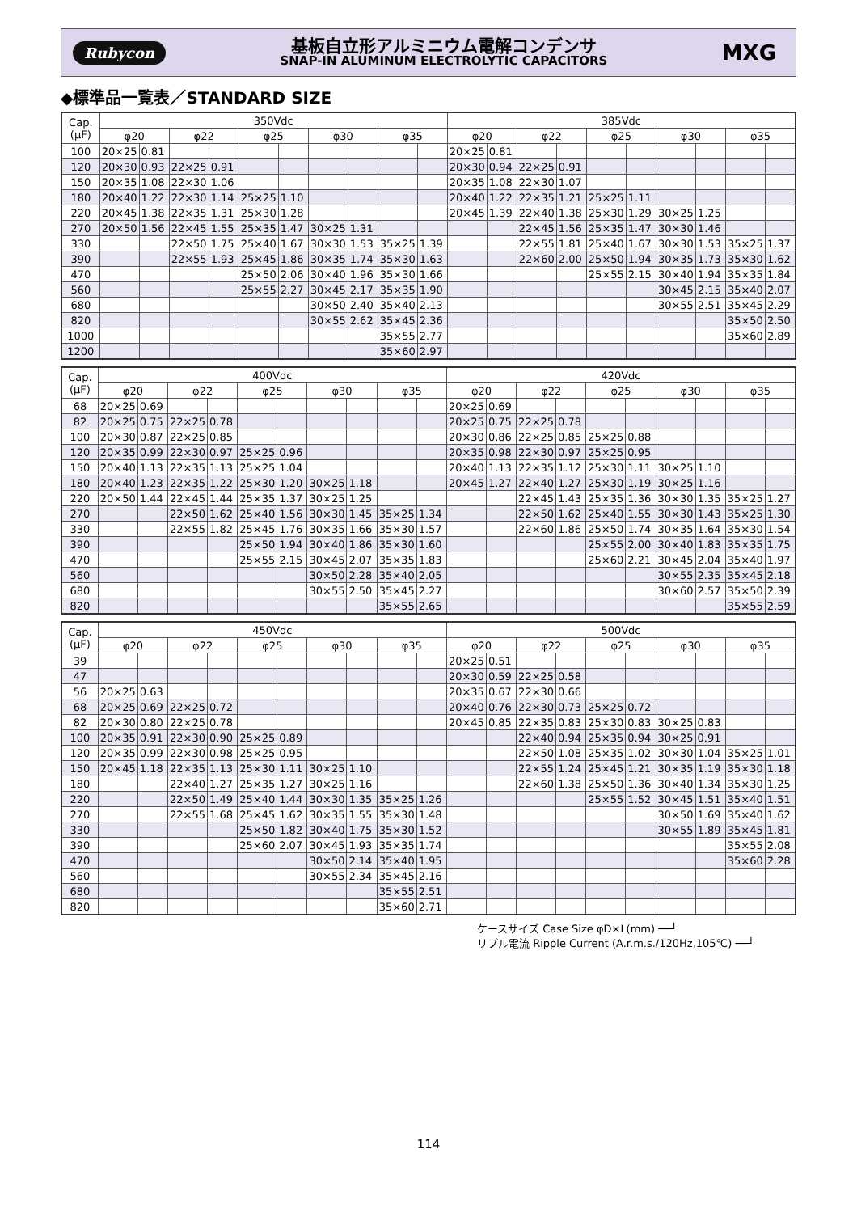Rubycon
基板自立形アルミニウム電解コンデンサ
SNAP-IN ALUMINUM ELECTROLYTIC CAPACITORS
MXG
◆標準品一覧表／STANDARD SIZE
| Cap. (μF) | 350Vdc | | | | | | | | | | 385Vdc | | | | | | | | | |
| --- | --- | --- | --- | --- | --- | --- | --- | --- | --- | --- | --- | --- | --- | --- | --- | --- | --- | --- | --- | --- |
| | φ20 | | φ22 | | φ25 | | φ30 | | φ35 | | φ20 | | φ22 | | φ25 | | φ30 | | φ35 | |
| 100 | 20×25 | 0.81 | | | | | | | | | 20×25 | 0.81 | | | | | | | | |
| 120 | 20×30 | 0.93 | 22×25 | 0.91 | | | | | | | 20×30 | 0.94 | 22×25 | 0.91 | | | | | | |
| 150 | 20×35 | 1.08 | 22×30 | 1.06 | | | | | | | 20×35 | 1.08 | 22×30 | 1.07 | | | | | | |
| 180 | 20×40 | 1.22 | 22×30 | 1.14 | 25×25 | 1.10 | | | | | 20×40 | 1.22 | 22×35 | 1.21 | 25×25 | 1.11 | | | | |
| 220 | 20×45 | 1.38 | 22×35 | 1.31 | 25×30 | 1.28 | | | | | 20×45 | 1.39 | 22×40 | 1.38 | 25×30 | 1.29 | 30×25 | 1.25 | | |
| 270 | 20×50 | 1.56 | 22×45 | 1.55 | 25×35 | 1.47 | 30×25 | 1.31 | | | | | 22×45 | 1.56 | 25×35 | 1.47 | 30×30 | 1.46 | | |
| 330 | | | 22×50 | 1.75 | 25×40 | 1.67 | 30×30 | 1.53 | 35×25 | 1.39 | | | 22×55 | 1.81 | 25×40 | 1.67 | 30×30 | 1.53 | 35×25 | 1.37 |
| 390 | | | 22×55 | 1.93 | 25×45 | 1.86 | 30×35 | 1.74 | 35×30 | 1.63 | | | 22×60 | 2.00 | 25×50 | 1.94 | 30×35 | 1.73 | 35×30 | 1.62 |
| 470 | | | | | 25×50 | 2.06 | 30×40 | 1.96 | 35×30 | 1.66 | | | | | 25×55 | 2.15 | 30×40 | 1.94 | 35×35 | 1.84 |
| 560 | | | | | 25×55 | 2.27 | 30×45 | 2.17 | 35×35 | 1.90 | | | | | | | 30×45 | 2.15 | 35×40 | 2.07 |
| 680 | | | | | | | 30×50 | 2.40 | 35×40 | 2.13 | | | | | | | 30×55 | 2.51 | 35×45 | 2.29 |
| 820 | | | | | | | 30×55 | 2.62 | 35×45 | 2.36 | | | | | | | | | 35×50 | 2.50 |
| 1000 | | | | | | | | | 35×55 | 2.77 | | | | | | | | | 35×60 | 2.89 |
| 1200 | | | | | | | | | 35×60 | 2.97 | | | | | | | | | | |
| Cap. (μF) | 400Vdc | | | | | | | | | | 420Vdc | | | | | | | | | |
| --- | --- | --- | --- | --- | --- | --- | --- | --- | --- | --- | --- | --- | --- | --- | --- | --- | --- | --- | --- | --- |
| | φ20 | | φ22 | | φ25 | | φ30 | | φ35 | | φ20 | | φ22 | | φ25 | | φ30 | | φ35 | |
| 68 | 20×25 | 0.69 | | | | | | | | | 20×25 | 0.69 | | | | | | | | |
| 82 | 20×25 | 0.75 | 22×25 | 0.78 | | | | | | | 20×25 | 0.75 | 22×25 | 0.78 | | | | | | |
| 100 | 20×30 | 0.87 | 22×25 | 0.85 | | | | | | | 20×30 | 0.86 | 22×25 | 0.85 | 25×25 | 0.88 | | | | |
| 120 | 20×35 | 0.99 | 22×30 | 0.97 | 25×25 | 0.96 | | | | | 20×35 | 0.98 | 22×30 | 0.97 | 25×25 | 0.95 | | | | |
| 150 | 20×40 | 1.13 | 22×35 | 1.13 | 25×25 | 1.04 | | | | | 20×40 | 1.13 | 22×35 | 1.12 | 25×30 | 1.11 | 30×25 | 1.10 | | |
| 180 | 20×40 | 1.23 | 22×35 | 1.22 | 25×30 | 1.20 | 30×25 | 1.18 | | | 20×45 | 1.27 | 22×40 | 1.27 | 25×30 | 1.19 | 30×25 | 1.16 | | |
| 220 | 20×50 | 1.44 | 22×45 | 1.44 | 25×35 | 1.37 | 30×25 | 1.25 | | | | | 22×45 | 1.43 | 25×35 | 1.36 | 30×30 | 1.35 | 35×25 | 1.27 |
| 270 | | | 22×50 | 1.62 | 25×40 | 1.56 | 30×30 | 1.45 | 35×25 | 1.34 | | | 22×50 | 1.62 | 25×40 | 1.55 | 30×30 | 1.43 | 35×25 | 1.30 |
| 330 | | | 22×55 | 1.82 | 25×45 | 1.76 | 30×35 | 1.66 | 35×30 | 1.57 | | | 22×60 | 1.86 | 25×50 | 1.74 | 30×35 | 1.64 | 35×30 | 1.54 |
| 390 | | | | | 25×50 | 1.94 | 30×40 | 1.86 | 35×30 | 1.60 | | | | | 25×55 | 2.00 | 30×40 | 1.83 | 35×35 | 1.75 |
| 470 | | | | | 25×55 | 2.15 | 30×45 | 2.07 | 35×35 | 1.83 | | | | | 25×60 | 2.21 | 30×45 | 2.04 | 35×40 | 1.97 |
| 560 | | | | | | | 30×50 | 2.28 | 35×40 | 2.05 | | | | | | | 30×55 | 2.35 | 35×45 | 2.18 |
| 680 | | | | | | | 30×55 | 2.50 | 35×45 | 2.27 | | | | | | | 30×60 | 2.57 | 35×50 | 2.39 |
| 820 | | | | | | | | | 35×55 | 2.65 | | | | | | | | | 35×55 | 2.59 |
| Cap. (μF) | 450Vdc | | | | | | | | | | 500Vdc | | | | | | | | | |
| --- | --- | --- | --- | --- | --- | --- | --- | --- | --- | --- | --- | --- | --- | --- | --- | --- | --- | --- | --- | --- |
| | φ20 | | φ22 | | φ25 | | φ30 | | φ35 | | φ20 | | φ22 | | φ25 | | φ30 | | φ35 | |
| 39 | | | | | | | | | | | 20×25 | 0.51 | | | | | | | | |
| 47 | | | | | | | | | | | 20×30 | 0.59 | 22×25 | 0.58 | | | | | | |
| 56 | 20×25 | 0.63 | | | | | | | | | 20×35 | 0.67 | 22×30 | 0.66 | | | | | | |
| 68 | 20×25 | 0.69 | 22×25 | 0.72 | | | | | | | 20×40 | 0.76 | 22×30 | 0.73 | 25×25 | 0.72 | | | | |
| 82 | 20×30 | 0.80 | 22×25 | 0.78 | | | | | | | 20×45 | 0.85 | 22×35 | 0.83 | 25×30 | 0.83 | 30×25 | 0.83 | | |
| 100 | 20×35 | 0.91 | 22×30 | 0.90 | 25×25 | 0.89 | | | | | | | 22×40 | 0.94 | 25×35 | 0.94 | 30×25 | 0.91 | | |
| 120 | 20×35 | 0.99 | 22×30 | 0.98 | 25×25 | 0.95 | | | | | | | 22×50 | 1.08 | 25×35 | 1.02 | 30×30 | 1.04 | 35×25 | 1.01 |
| 150 | 20×45 | 1.18 | 22×35 | 1.13 | 25×30 | 1.11 | 30×25 | 1.10 | | | | | 22×55 | 1.24 | 25×45 | 1.21 | 30×35 | 1.19 | 35×30 | 1.18 |
| 180 | | | 22×40 | 1.27 | 25×35 | 1.27 | 30×25 | 1.16 | | | | | 22×60 | 1.38 | 25×50 | 1.36 | 30×40 | 1.34 | 35×30 | 1.25 |
| 220 | | | 22×50 | 1.49 | 25×40 | 1.44 | 30×30 | 1.35 | 35×25 | 1.26 | | | | | 25×55 | 1.52 | 30×45 | 1.51 | 35×40 | 1.51 |
| 270 | | | 22×55 | 1.68 | 25×45 | 1.62 | 30×35 | 1.55 | 35×30 | 1.48 | | | | | | | 30×50 | 1.69 | 35×40 | 1.62 |
| 330 | | | | | 25×50 | 1.82 | 30×40 | 1.75 | 35×30 | 1.52 | | | | | | | 30×55 | 1.89 | 35×45 | 1.81 |
| 390 | | | | | 25×60 | 2.07 | 30×45 | 1.93 | 35×35 | 1.74 | | | | | | | | | 35×55 | 2.08 |
| 470 | | | | | | | 30×50 | 2.14 | 35×40 | 1.95 | | | | | | | | | 35×60 | 2.28 |
| 560 | | | | | | | 30×55 | 2.34 | 35×45 | 2.16 | | | | | | | | | | |
| 680 | | | | | | | | | 35×55 | 2.51 | | | | | | | | | | |
| 820 | | | | | | | | | 35×60 | 2.71 | | | | | | | | | | |
ケースサイズ Case Size φD×L(mm) ──┘
リプル電流 Ripple Current (A.r.m.s./120Hz,105℃) ──┘
114